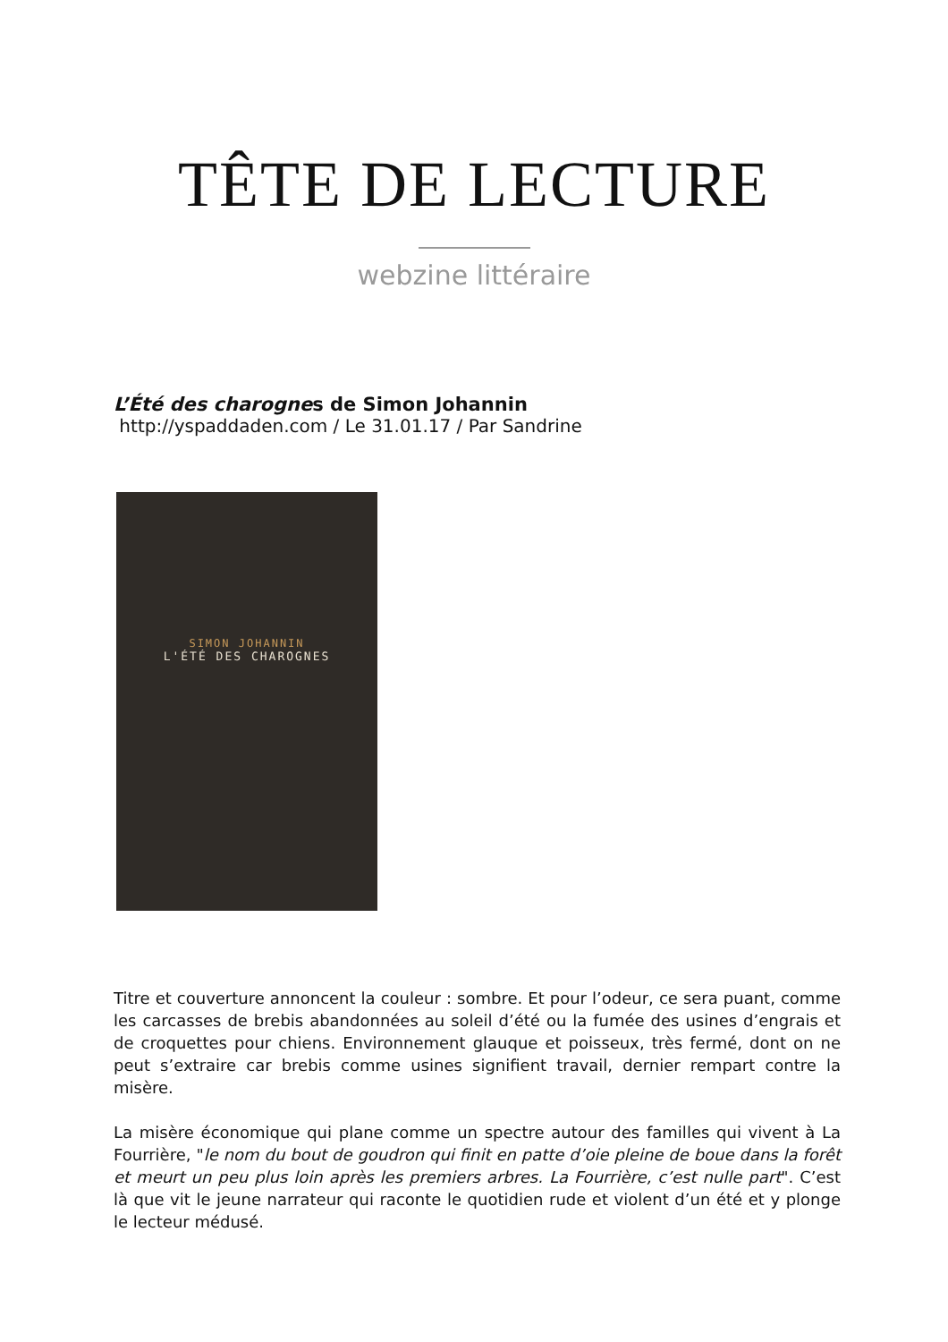TÊTE DE LECTURE
webzine littéraire
L’Été des charognes de Simon Johannin
http://yspaddaden.com / Le 31.01.17 / Par Sandrine
SIMON JOHANNIN
L'ÉTÉ DES CHAROGNES
Titre et couverture annoncent la couleur : sombre. Et pour l’odeur, ce sera puant, comme les carcasses de brebis abandonnées au soleil d’été ou la fumée des usines d’engrais et de croquettes pour chiens. Environnement glauque et poisseux, très fermé, dont on ne peut s’extraire car brebis comme usines signifient travail, dernier rempart contre la misère.
La misère économique qui plane comme un spectre autour des familles qui vivent à La Fourrière, "le nom du bout de goudron qui finit en patte d’oie pleine de boue dans la forêt et meurt un peu plus loin après les premiers arbres. La Fourrière, c’est nulle part". C’est là que vit le jeune narrateur qui raconte le quotidien rude et violent d’un été et y plonge le lecteur médusé.